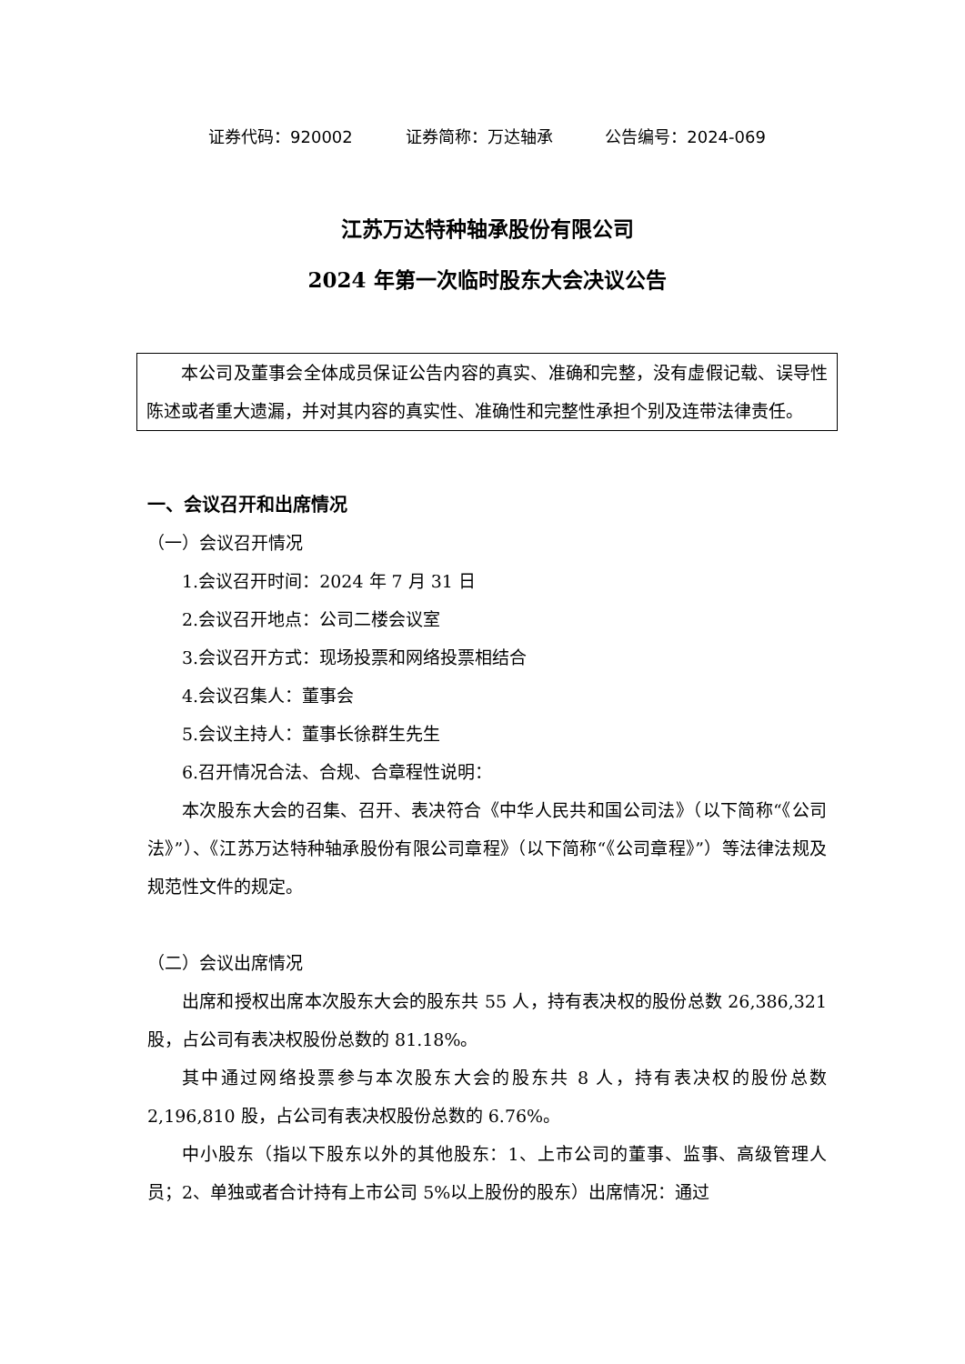证券代码：920002 证券简称：万达轴承 公告编号：2024-069
江苏万达特种轴承股份有限公司
2024 年第一次临时股东大会决议公告
本公司及董事会全体成员保证公告内容的真实、准确和完整，没有虚假记载、误导性陈述或者重大遗漏，并对其内容的真实性、准确性和完整性承担个别及连带法律责任。
一、会议召开和出席情况
（一）会议召开情况
1.会议召开时间：2024 年 7 月 31 日
2.会议召开地点：公司二楼会议室
3.会议召开方式：现场投票和网络投票相结合
4.会议召集人：董事会
5.会议主持人：董事长徐群生先生
6.召开情况合法、合规、合章程性说明：
本次股东大会的召集、召开、表决符合《中华人民共和国公司法》（以下简称“《公司法》”）、《江苏万达特种轴承股份有限公司章程》（以下简称“《公司章程》”）等法律法规及规范性文件的规定。
（二）会议出席情况
出席和授权出席本次股东大会的股东共 55 人，持有表决权的股份总数 26,386,321 股，占公司有表决权股份总数的 81.18%。
其中通过网络投票参与本次股东大会的股东共 8 人，持有表决权的股份总数 2,196,810 股，占公司有表决权股份总数的 6.76%。
中小股东（指以下股东以外的其他股东：1、上市公司的董事、监事、高级管理人员；2、单独或者合计持有上市公司 5%以上股份的股东）出席情况：通过